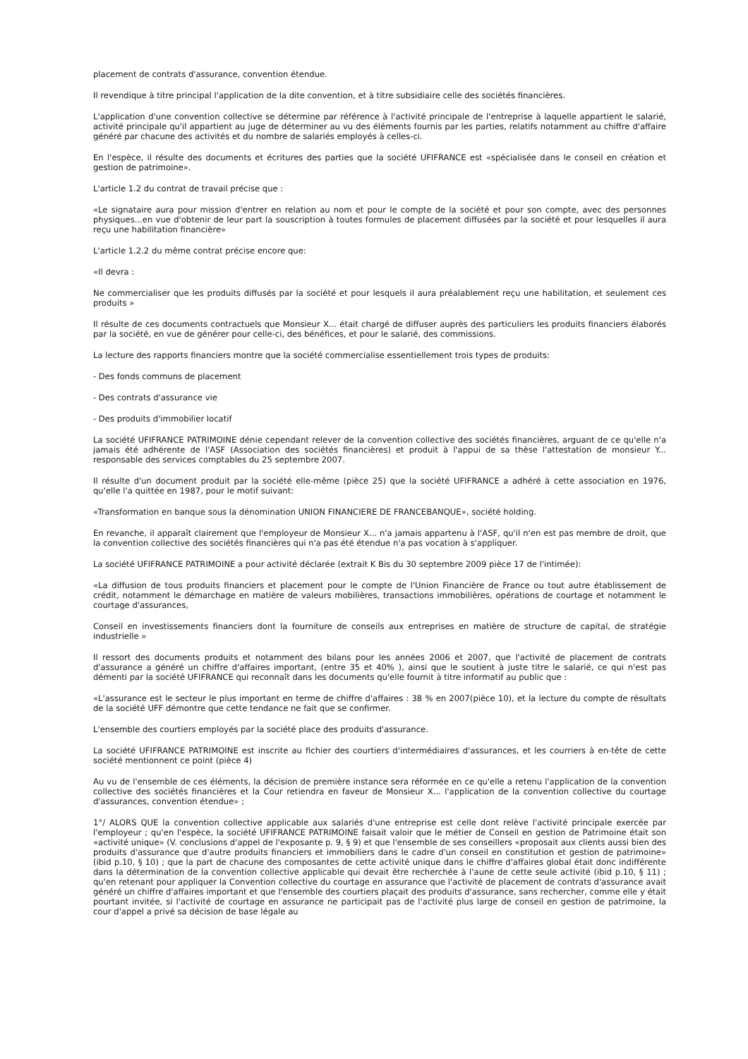placement de contrats d'assurance, convention étendue.
Il revendique à titre principal l'application de la dite convention, et à titre subsidiaire celle des sociétés financières.
L'application d'une convention collective se détermine par référence à l'activité principale de l'entreprise à laquelle appartient le salarié, activité principale qu'il appartient au juge de déterminer au vu des éléments fournis par les parties, relatifs notamment au chiffre d'affaire généré par chacune des activités et du nombre de salariés employés à celles-ci.
En l'espèce, il résulte des documents et écritures des parties que la société UFIFRANCE est «spécialisée dans le conseil en création et gestion de patrimoine».
L'article 1.2 du contrat de travail précise que :
«Le signataire aura pour mission d'entrer en relation au nom et pour le compte de la société et pour son compte, avec des personnes physiques...en vue d'obtenir de leur part la souscription à toutes formules de placement diffusées par la société et pour lesquelles il aura reçu une habilitation financière»
L'article 1.2.2 du même contrat précise encore que:
«Il devra :
Ne commercialiser que les produits diffusés par la société et pour lesquels il aura préalablement reçu une habilitation, et seulement ces produits »
Il résulte de ces documents contractuels que Monsieur X... était chargé de diffuser auprès des particuliers les produits financiers élaborés par la société, en vue de générer pour celle-ci, des bénéfices, et pour le salarié, des commissions.
La lecture des rapports financiers montre que la société commercialise essentiellement trois types de produits:
- Des fonds communs de placement
- Des contrats d'assurance vie
- Des produits d'immobilier locatif
La société UFIFRANCE PATRIMOINE dénie cependant relever de la convention collective des sociétés financières, arguant de ce qu'elle n'a jamais été adhérente de l'ASF (Association des sociétés financières) et produit à l'appui de sa thèse l'attestation de monsieur Y... responsable des services comptables du 25 septembre 2007.
Il résulte d'un document produit par la société elle-même (pièce 25) que la société UFIFRANCE a adhéré à cette association en 1976, qu'elle l'a quittée en 1987, pour le motif suivant:
«Transformation en banque sous la dénomination UNION FINANCIERE DE FRANCEBANQUE», société holding.
En revanche, il apparaît clairement que l'employeur de Monsieur X... n'a jamais appartenu à l'ASF, qu'il n'en est pas membre de droit, que la convention collective des sociétés financières qui n'a pas été étendue n'a pas vocation à s'appliquer.
La société UFIFRANCE PATRIMOINE a pour activité déclarée (extrait K Bis du 30 septembre 2009 pièce 17 de l'intimée):
«La diffusion de tous produits financiers et placement pour le compte de l'Union Financière de France ou tout autre établissement de crédit, notamment le démarchage en matière de valeurs mobilières, transactions immobilières, opérations de courtage et notamment le courtage d'assurances,
Conseil en investissements financiers dont la fourniture de conseils aux entreprises en matière de structure de capital, de stratégie industrielle »
Il ressort des documents produits et notamment des bilans pour les années 2006 et 2007, que l'activité de placement de contrats d'assurance a généré un chiffre d'affaires important, (entre 35 et 40% ), ainsi que le soutient à juste titre le salarié, ce qui n'est pas démenti par la société UFIFRANCE qui reconnaît dans les documents qu'elle fournit à titre informatif au public que :
«L'assurance est le secteur le plus important en terme de chiffre d'affaires : 38 % en 2007(pièce 10), et la lecture du compte de résultats de la société UFF démontre que cette tendance ne fait que se confirmer.
L'ensemble des courtiers employés par la société place des produits d'assurance.
La société UFIFRANCE PATRIMOINE est inscrite au fichier des courtiers d'intermédiaires d'assurances, et les courriers à en-tête de cette société mentionnent ce point (pièce 4)
Au vu de l'ensemble de ces éléments, la décision de première instance sera réformée en ce qu'elle a retenu l'application de la convention collective des sociétés financières et la Cour retiendra en faveur de Monsieur X... l'application de la convention collective du courtage d'assurances, convention étendue» ;
1°/ ALORS QUE la convention collective applicable aux salariés d'une entreprise est celle dont relève l'activité principale exercée par l'employeur ; qu'en l'espèce, la société UFIFRANCE PATRIMOINE faisait valoir que le métier de Conseil en gestion de Patrimoine était son «activité unique» (V. conclusions d'appel de l'exposante p. 9, § 9) et que l'ensemble de ses conseillers «proposait aux clients aussi bien des produits d'assurance que d'autre produits financiers et immobiliers dans le cadre d'un conseil en constitution et gestion de patrimoine» (ibid p.10, § 10) ; que la part de chacune des composantes de cette activité unique dans le chiffre d'affaires global était donc indifférente dans la détermination de la convention collective applicable qui devait être recherchée à l'aune de cette seule activité (ibid p.10, § 11) ; qu'en retenant pour appliquer la Convention collective du courtage en assurance que l'activité de placement de contrats d'assurance avait généré un chiffre d'affaires important et que l'ensemble des courtiers plaçait des produits d'assurance, sans rechercher, comme elle y était pourtant invitée, si l'activité de courtage en assurance ne participait pas de l'activité plus large de conseil en gestion de patrimoine, la cour d'appel a privé sa décision de base légale au